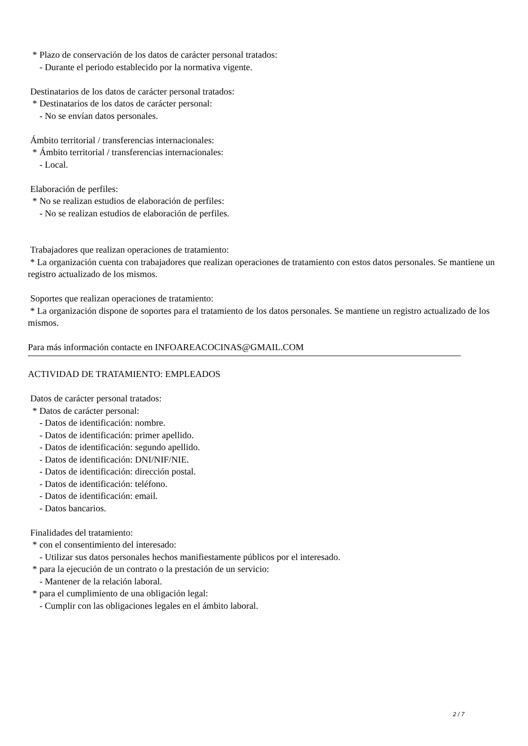* Plazo de conservación de los datos de carácter personal tratados:
- Durante el periodo establecido por la normativa vigente.
Destinatarios de los datos de carácter personal tratados:
* Destinatarios de los datos de carácter personal:
- No se envían datos personales.
Ámbito territorial / transferencias internacionales:
* Ámbito territorial / transferencias internacionales:
- Local.
Elaboración de perfiles:
* No se realizan estudios de elaboración de perfiles:
- No se realizan estudios de elaboración de perfiles.
Trabajadores que realizan operaciones de tratamiento:
* La organización cuenta con trabajadores que realizan operaciones de tratamiento con estos datos personales. Se mantiene un registro actualizado de los mismos.
Soportes que realizan operaciones de tratamiento:
* La organización dispone de soportes para el tratamiento de los datos personales. Se mantiene un registro actualizado de los mismos.
Para más información contacte en INFOAREACOCINAS@GMAIL.COM
ACTIVIDAD DE TRATAMIENTO: EMPLEADOS
Datos de carácter personal tratados:
* Datos de carácter personal:
- Datos de identificación: nombre.
- Datos de identificación: primer apellido.
- Datos de identificación: segundo apellido.
- Datos de identificación: DNI/NIF/NIE.
- Datos de identificación: dirección postal.
- Datos de identificación: teléfono.
- Datos de identificación: email.
- Datos bancarios.
Finalidades del tratamiento:
* con el consentimiento del interesado:
- Utilizar sus datos personales hechos manifiestamente públicos por el interesado.
* para la ejecución de un contrato o la prestación de un servicio:
- Mantener de la relación laboral.
* para el cumplimiento de una obligación legal:
- Cumplir con las obligaciones legales en el ámbito laboral.
2 / 7